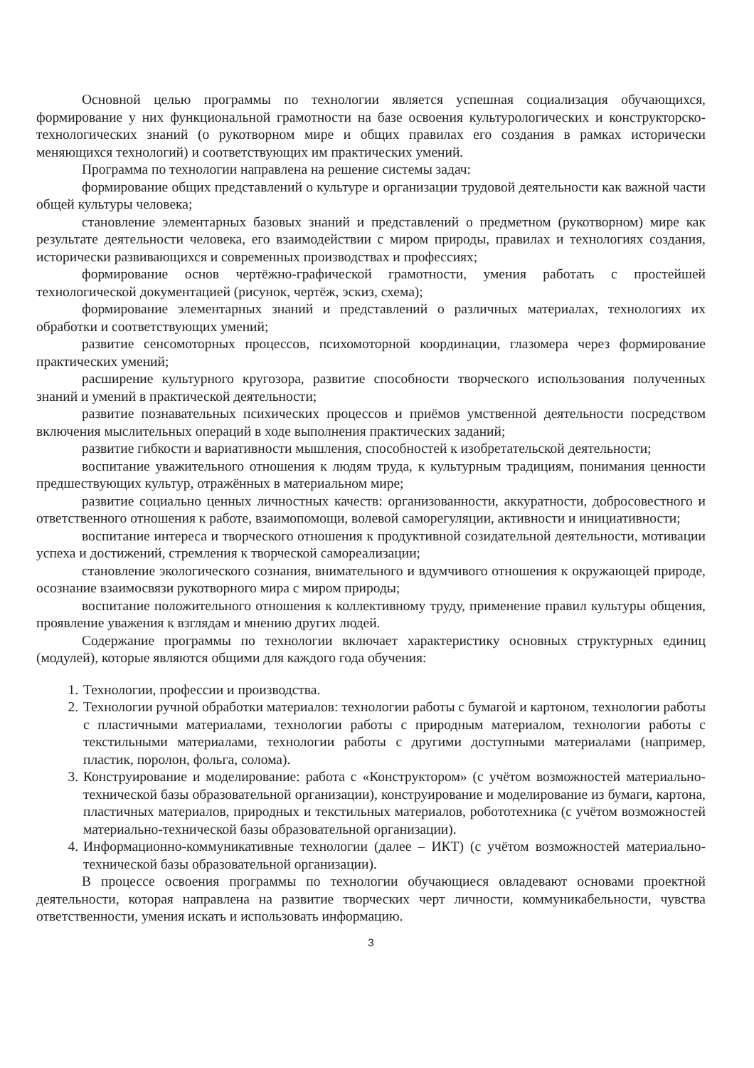Основной целью программы по технологии является успешная социализация обучающихся, формирование у них функциональной грамотности на базе освоения культурологических и конструкторско-технологических знаний (о рукотворном мире и общих правилах его создания в рамках исторически меняющихся технологий) и соответствующих им практических умений.
Программа по технологии направлена на решение системы задач:
формирование общих представлений о культуре и организации трудовой деятельности как важной части общей культуры человека;
становление элементарных базовых знаний и представлений о предметном (рукотворном) мире как результате деятельности человека, его взаимодействии с миром природы, правилах и технологиях создания, исторически развивающихся и современных производствах и профессиях;
формирование основ чертёжно-графической грамотности, умения работать с простейшей технологической документацией (рисунок, чертёж, эскиз, схема);
формирование элементарных знаний и представлений о различных материалах, технологиях их обработки и соответствующих умений;
развитие сенсомоторных процессов, психомоторной координации, глазомера через формирование практических умений;
расширение культурного кругозора, развитие способности творческого использования полученных знаний и умений в практической деятельности;
развитие познавательных психических процессов и приёмов умственной деятельности посредством включения мыслительных операций в ходе выполнения практических заданий;
развитие гибкости и вариативности мышления, способностей к изобретательской деятельности;
воспитание уважительного отношения к людям труда, к культурным традициям, понимания ценности предшествующих культур, отражённых в материальном мире;
развитие социально ценных личностных качеств: организованности, аккуратности, добросовестного и ответственного отношения к работе, взаимопомощи, волевой саморегуляции, активности и инициативности;
воспитание интереса и творческого отношения к продуктивной созидательной деятельности, мотивации успеха и достижений, стремления к творческой самореализации;
становление экологического сознания, внимательного и вдумчивого отношения к окружающей природе, осознание взаимосвязи рукотворного мира с миром природы;
воспитание положительного отношения к коллективному труду, применение правил культуры общения, проявление уважения к взглядам и мнению других людей.
Содержание программы по технологии включает характеристику основных структурных единиц (модулей), которые являются общими для каждого года обучения:
1. Технологии, профессии и производства.
2. Технологии ручной обработки материалов: технологии работы с бумагой и картоном, технологии работы с пластичными материалами, технологии работы с природным материалом, технологии работы с текстильными материалами, технологии работы с другими доступными материалами (например, пластик, поролон, фольга, солома).
3. Конструирование и моделирование: работа с «Конструктором» (с учётом возможностей материально-технической базы образовательной организации), конструирование и моделирование из бумаги, картона, пластичных материалов, природных и текстильных материалов, робототехника (с учётом возможностей материально-технической базы образовательной организации).
4. Информационно-коммуникативные технологии (далее – ИКТ) (с учётом возможностей материально-технической базы образовательной организации).
В процессе освоения программы по технологии обучающиеся овладевают основами проектной деятельности, которая направлена на развитие творческих черт личности, коммуникабельности, чувства ответственности, умения искать и использовать информацию.
3